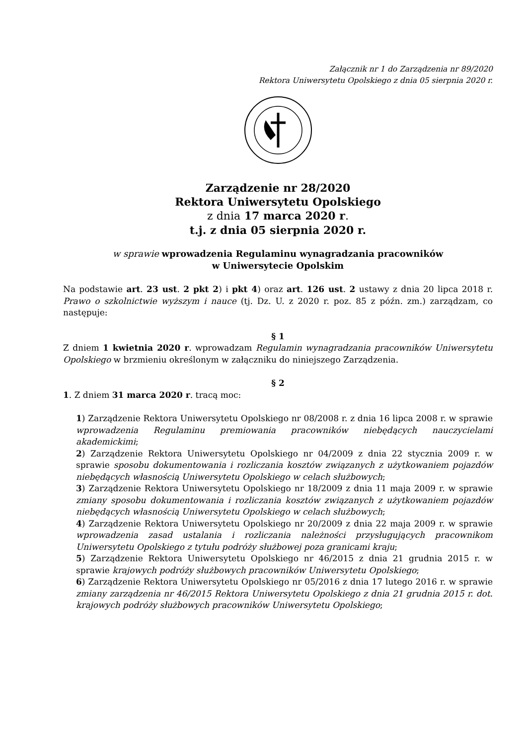Załącznik nr 1 do Zarządzenia nr 89/2020
Rektora Uniwersytetu Opolskiego z dnia 05 sierpnia 2020 r.
Zarządzenie nr 28/2020
Rektora Uniwersytetu Opolskiego
z dnia 17 marca 2020 r.
t.j. z dnia 05 sierpnia 2020 r.
w sprawie wprowadzenia Regulaminu wynagradzania pracowników
w Uniwersytecie Opolskim
Na podstawie art. 23 ust. 2 pkt 2) i pkt 4) oraz art. 126 ust. 2 ustawy z dnia 20 lipca 2018 r. Prawo o szkolnictwie wyższym i nauce (tj. Dz. U. z 2020 r. poz. 85 z późn. zm.) zarządzam, co następuje:
§ 1
Z dniem 1 kwietnia 2020 r. wprowadzam Regulamin wynagradzania pracowników Uniwersytetu Opolskiego w brzmieniu określonym w załączniku do niniejszego Zarządzenia.
§ 2
1. Z dniem 31 marca 2020 r. tracą moc:
1) Zarządzenie Rektora Uniwersytetu Opolskiego nr 08/2008 r. z dnia 16 lipca 2008 r. w sprawie wprowadzenia Regulaminu premiowania pracowników niebędących nauczycielami akademickimi;
2) Zarządzenie Rektora Uniwersytetu Opolskiego nr 04/2009 z dnia 22 stycznia 2009 r. w sprawie sposobu dokumentowania i rozliczania kosztów związanych z użytkowaniem pojazdów niebędących własnością Uniwersytetu Opolskiego w celach służbowych;
3) Zarządzenie Rektora Uniwersytetu Opolskiego nr 18/2009 z dnia 11 maja 2009 r. w sprawie zmiany sposobu dokumentowania i rozliczania kosztów związanych z użytkowaniem pojazdów niebędących własnością Uniwersytetu Opolskiego w celach służbowych;
4) Zarządzenie Rektora Uniwersytetu Opolskiego nr 20/2009 z dnia 22 maja 2009 r. w sprawie wprowadzenia zasad ustalania i rozliczania należności przysługujących pracownikom Uniwersytetu Opolskiego z tytułu podróży służbowej poza granicami kraju;
5) Zarządzenie Rektora Uniwersytetu Opolskiego nr 46/2015 z dnia 21 grudnia 2015 r. w sprawie krajowych podróży służbowych pracowników Uniwersytetu Opolskiego;
6) Zarządzenie Rektora Uniwersytetu Opolskiego nr 05/2016 z dnia 17 lutego 2016 r. w sprawie zmiany zarządzenia nr 46/2015 Rektora Uniwersytetu Opolskiego z dnia 21 grudnia 2015 r. dot. krajowych podróży służbowych pracowników Uniwersytetu Opolskiego;